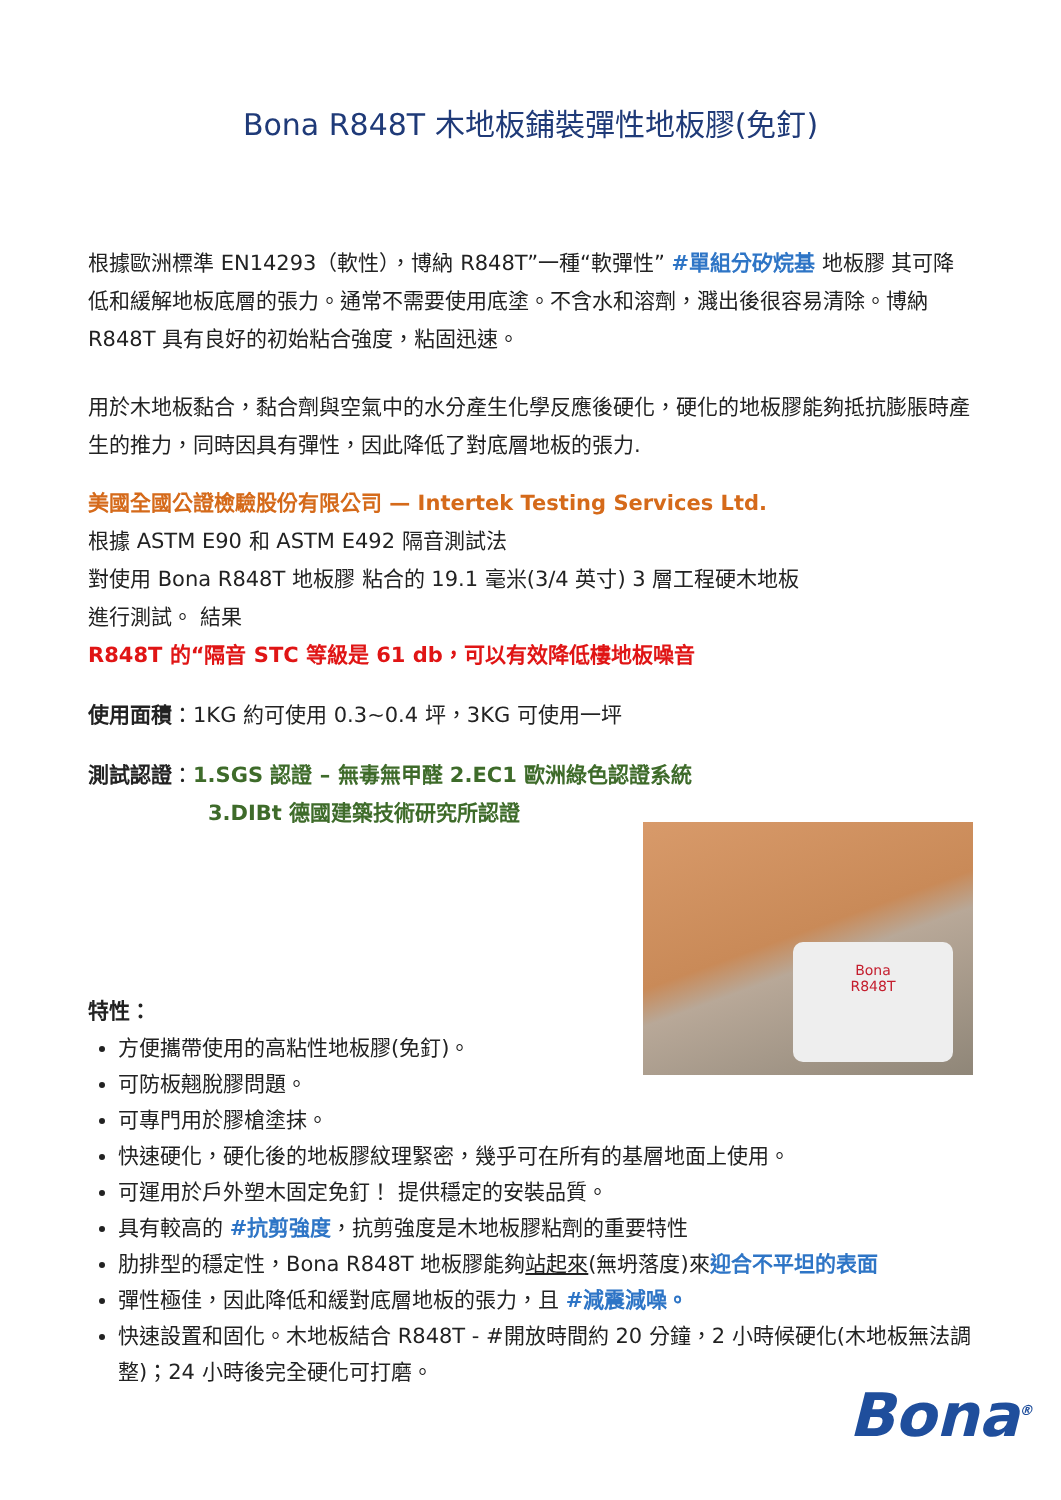Bona R848T 木地板鋪裝彈性地板膠(免釘)
根據歐洲標準 EN14293（軟性），博納 R848T”一種“軟彈性” #單組分矽烷基 地板膠 其可降低和緩解地板底層的張力。通常不需要使用底塗。不含水和溶劑，濺出後很容易清除。博納 R848T 具有良好的初始粘合強度，粘固迅速。
用於木地板黏合，黏合劑與空氣中的水分產生化學反應後硬化，硬化的地板膠能夠抵抗膨脹時產生的推力，同時因具有彈性，因此降低了對底層地板的張力.
美國全國公證檢驗股份有限公司 — Intertek Testing Services Ltd.
根據 ASTM E90 和 ASTM E492 隔音測試法
對使用 Bona R848T 地板膠 粘合的 19.1 毫米(3/4 英寸) 3 層工程硬木地板
進行測試。 結果
R848T 的“隔音 STC 等級是 61 db，可以有效降低樓地板噪音
使用面積：1KG 約可使用 0.3~0.4 坪，3KG 可使用一坪
測試認證：1.SGS 認證 – 無毒無甲醛 2.EC1 歐洲綠色認證系統
3.DIBt 德國建築技術研究所認證
Bona
R848T
特性：
方便攜帶使用的高粘性地板膠(免釘)。
可防板翹脫膠問題。
可專門用於膠槍塗抹。
快速硬化，硬化後的地板膠紋理緊密，幾乎可在所有的基層地面上使用。
可運用於戶外塑木固定免釘！ 提供穩定的安裝品質。
具有較高的 #抗剪強度，抗剪強度是木地板膠粘劑的重要特性
肋排型的穩定性，Bona R848T 地板膠能夠站起來(無坍落度)來迎合不平坦的表面
彈性極佳，因此降低和緩對底層地板的張力，且 #減震減噪。
快速設置和固化。木地板結合 R848T - #開放時間約 20 分鐘，2 小時候硬化(木地板無法調整)；24 小時後完全硬化可打磨。
Bona<sup>®</sup>